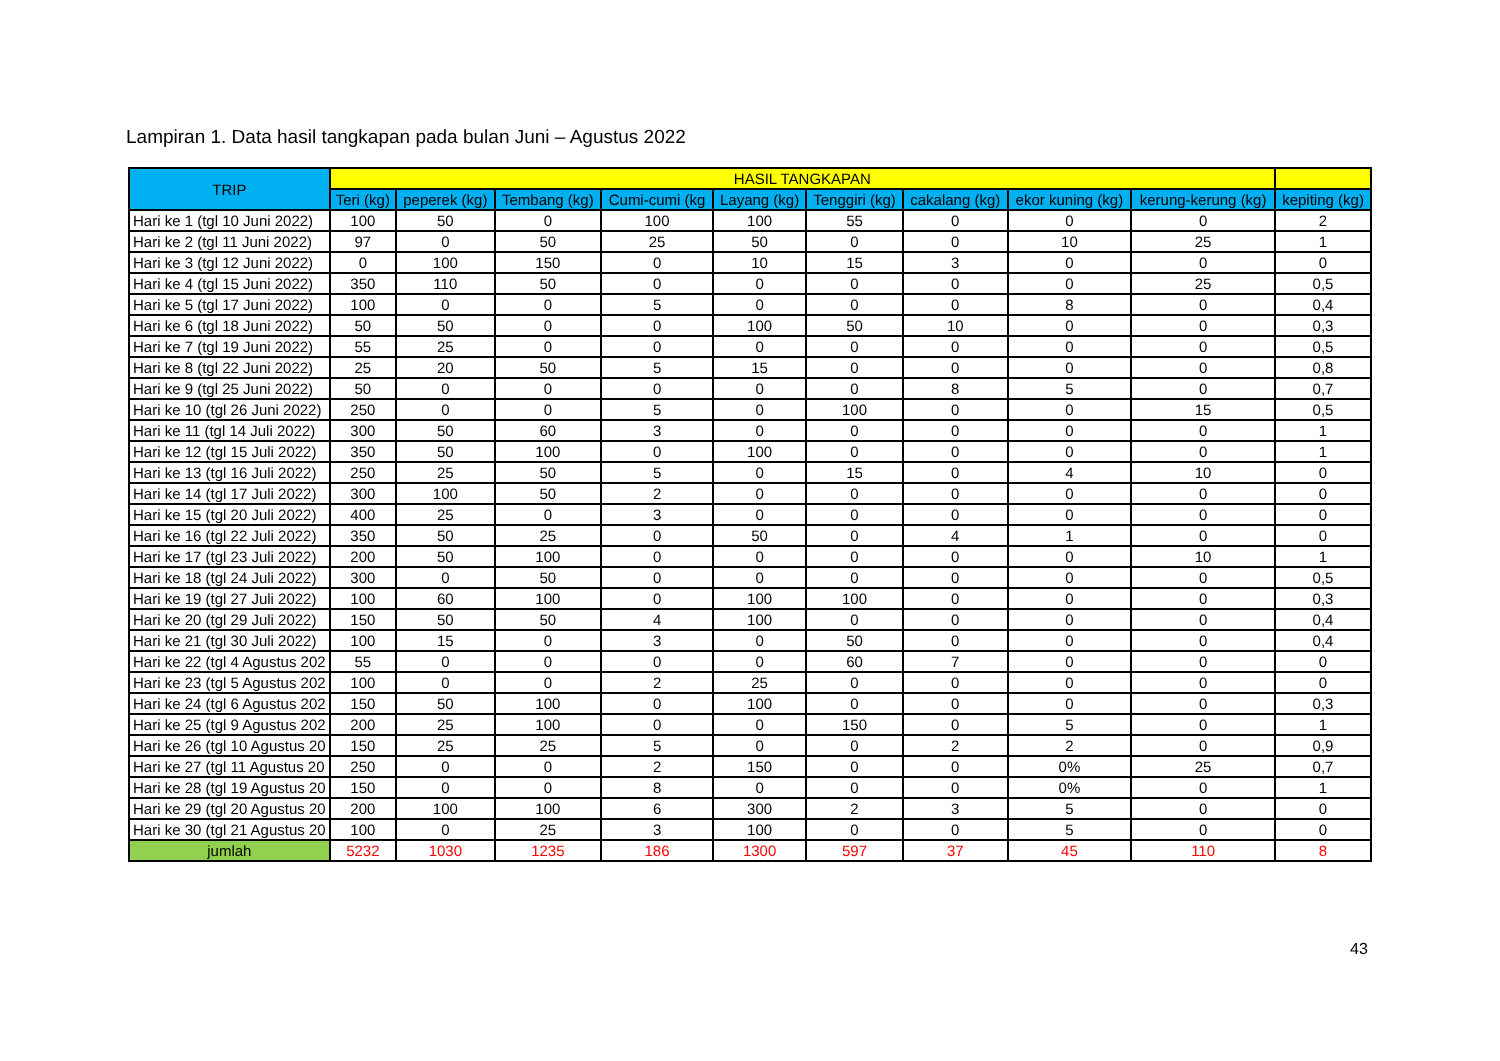Lampiran 1. Data hasil tangkapan pada bulan Juni – Agustus 2022
| TRIP | HASIL TANGKAPAN | | | | | | | | | |
| --- | --- | --- | --- | --- | --- | --- | --- | --- | --- | --- |
| | Teri (kg) | peperek (kg) | Tembang (kg) | Cumi-cumi (kg | Layang (kg) | Tenggiri (kg) | cakalang (kg) | ekor kuning (kg) | kerung-kerung (kg) | kepiting (kg) |
| Hari ke 1 (tgl 10 Juni 2022) | 100 | 50 | 0 | 100 | 100 | 55 | 0 | 0 | 0 | 2 |
| Hari ke 2 (tgl 11 Juni 2022) | 97 | 0 | 50 | 25 | 50 | 0 | 0 | 10 | 25 | 1 |
| Hari ke 3 (tgl 12 Juni 2022) | 0 | 100 | 150 | 0 | 10 | 15 | 3 | 0 | 0 | 0 |
| Hari ke 4 (tgl 15 Juni 2022) | 350 | 110 | 50 | 0 | 0 | 0 | 0 | 0 | 25 | 0,5 |
| Hari ke 5 (tgl 17 Juni 2022) | 100 | 0 | 0 | 5 | 0 | 0 | 0 | 8 | 0 | 0,4 |
| Hari ke 6 (tgl 18 Juni 2022) | 50 | 50 | 0 | 0 | 100 | 50 | 10 | 0 | 0 | 0,3 |
| Hari ke 7 (tgl 19 Juni 2022) | 55 | 25 | 0 | 0 | 0 | 0 | 0 | 0 | 0 | 0,5 |
| Hari ke 8 (tgl 22 Juni 2022) | 25 | 20 | 50 | 5 | 15 | 0 | 0 | 0 | 0 | 0,8 |
| Hari ke 9 (tgl 25 Juni 2022) | 50 | 0 | 0 | 0 | 0 | 0 | 8 | 5 | 0 | 0,7 |
| Hari ke 10 (tgl 26 Juni 2022) | 250 | 0 | 0 | 5 | 0 | 100 | 0 | 0 | 15 | 0,5 |
| Hari ke 11 (tgl 14 Juli 2022) | 300 | 50 | 60 | 3 | 0 | 0 | 0 | 0 | 0 | 1 |
| Hari ke 12 (tgl 15 Juli 2022) | 350 | 50 | 100 | 0 | 100 | 0 | 0 | 0 | 0 | 1 |
| Hari ke 13 (tgl 16 Juli 2022) | 250 | 25 | 50 | 5 | 0 | 15 | 0 | 4 | 10 | 0 |
| Hari ke 14 (tgl 17 Juli 2022) | 300 | 100 | 50 | 2 | 0 | 0 | 0 | 0 | 0 | 0 |
| Hari ke 15 (tgl 20 Juli 2022) | 400 | 25 | 0 | 3 | 0 | 0 | 0 | 0 | 0 | 0 |
| Hari ke 16 (tgl 22 Juli 2022) | 350 | 50 | 25 | 0 | 50 | 0 | 4 | 1 | 0 | 0 |
| Hari ke 17 (tgl 23 Juli 2022) | 200 | 50 | 100 | 0 | 0 | 0 | 0 | 0 | 10 | 1 |
| Hari ke 18 (tgl 24 Juli 2022) | 300 | 0 | 50 | 0 | 0 | 0 | 0 | 0 | 0 | 0,5 |
| Hari ke 19 (tgl 27 Juli 2022) | 100 | 60 | 100 | 0 | 100 | 100 | 0 | 0 | 0 | 0,3 |
| Hari ke 20 (tgl 29 Juli 2022) | 150 | 50 | 50 | 4 | 100 | 0 | 0 | 0 | 0 | 0,4 |
| Hari ke 21 (tgl 30 Juli 2022) | 100 | 15 | 0 | 3 | 0 | 50 | 0 | 0 | 0 | 0,4 |
| Hari ke 22 (tgl 4 Agustus 202 | 55 | 0 | 0 | 0 | 0 | 60 | 7 | 0 | 0 | 0 |
| Hari ke 23 (tgl 5 Agustus 202 | 100 | 0 | 0 | 2 | 25 | 0 | 0 | 0 | 0 | 0 |
| Hari ke 24 (tgl 6 Agustus 202 | 150 | 50 | 100 | 0 | 100 | 0 | 0 | 0 | 0 | 0,3 |
| Hari ke 25 (tgl 9 Agustus 202 | 200 | 25 | 100 | 0 | 0 | 150 | 0 | 5 | 0 | 1 |
| Hari ke 26 (tgl 10 Agustus 20 | 150 | 25 | 25 | 5 | 0 | 0 | 2 | 2 | 0 | 0,9 |
| Hari ke 27 (tgl 11 Agustus 20 | 250 | 0 | 0 | 2 | 150 | 0 | 0 | 0% | 25 | 0,7 |
| Hari ke 28 (tgl 19 Agustus 20 | 150 | 0 | 0 | 8 | 0 | 0 | 0 | 0% | 0 | 1 |
| Hari ke 29 (tgl 20 Agustus 20 | 200 | 100 | 100 | 6 | 300 | 2 | 3 | 5 | 0 | 0 |
| Hari ke 30 (tgl 21 Agustus 20 | 100 | 0 | 25 | 3 | 100 | 0 | 0 | 5 | 0 | 0 |
| jumlah | 5232 | 1030 | 1235 | 186 | 1300 | 597 | 37 | 45 | 110 | 8 |
43